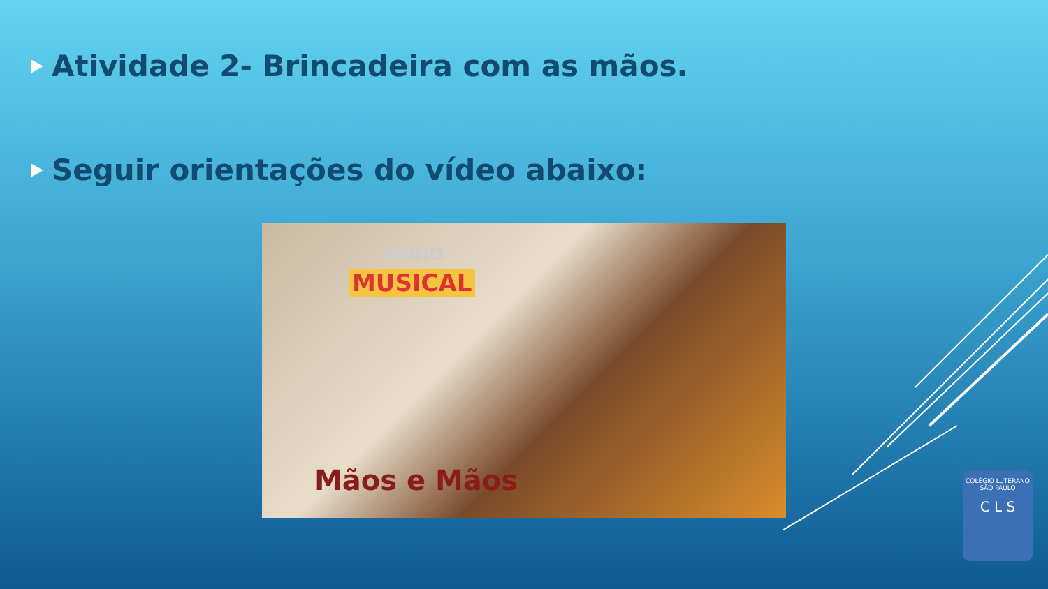Atividade 2- Brincadeira com as mãos.
Seguir orientações do vídeo abaixo:
NINHO
MUSICAL
Mãos e Mãos
COLÉGIO LUTERANO
SÃO PAULO
C L S